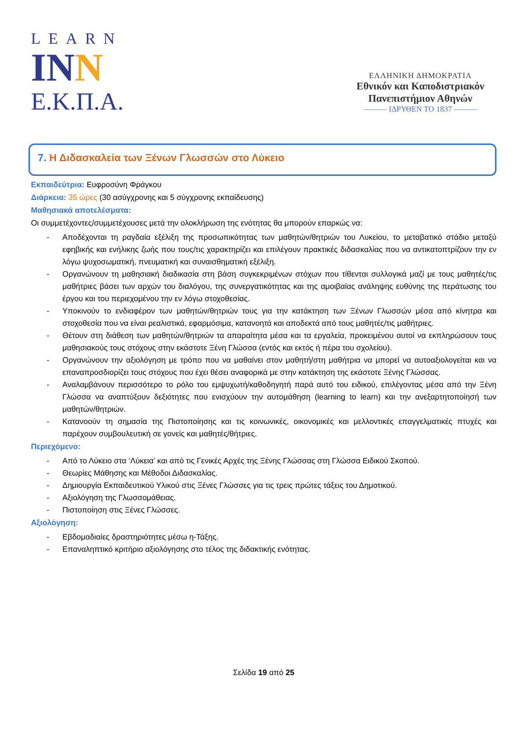LEARN
INN
Ε.Κ.Π.Α.
ΕΛΛΗΝΙΚΗ ΔΗΜΟΚΡΑΤΙΑ
Εθνικόν και Καποδιστριακόν
Πανεπιστήμιον Αθηνών
——— ΙΔΡΥΘΕΝ ΤΟ 1837 ———
7. Η Διδασκαλεία των Ξένων Γλωσσών στο Λύκειο
Εκπαιδεύτρια: Ευφροσύνη Φράγκου
Διάρκεια: 35 ώρες (30 ασύγχρονης και 5 σύγχρονης εκπαίδευσης)
Μαθησιακά αποτελέσματα:
Οι συμμετέχοντες/συμμετέχουσες μετά την ολοκλήρωση της ενότητας θα μπορούν επαρκώς να:
- Αποδέχονται τη ραγδαία εξέλιξη της προσωπικότητας των μαθητών/θητριών του Λυκείου, το μεταβατικό στάδιο μεταξύ εφηβικής και ενήλικης ζωής που τους/τις χαρακτηρίζει και επιλέγουν πρακτικές διδασκαλίας που να αντικατοπτρίζουν την εν λόγω ψυχοσωματική, πνευματική και συναισθηματική εξέλιξη.
- Οργανώνουν τη μαθησιακή διαδικασία στη βάση συγκεκριμένων στόχων που τίθενται συλλογικά μαζί με τους μαθητές/τις μαθήτριες βάσει των αρχών του διαλόγου, της συνεργατικότητας και της αμοιβαίας ανάληψης ευθύνης της περάτωσης του έργου και του περιεχομένου την εν λόγω στοχοθεσίας.
- Υποκινούν το ενδιαφέρον των μαθητών/θητριών τους για την κατάκτηση των Ξένων Γλωσσών μέσα από κίνητρα και στοχοθεσία που να είναι ρεαλιστικά, εφαρμόσιμα, κατανοητά και αποδεκτά από τους μαθητές/τις μαθήτριες.
- Θέτουν στη διάθεση των μαθητών/θητριών τα απαραίτητα μέσα και τα εργαλεία, προκειμένου αυτοί να εκπληρώσουν τους μαθησιακούς τους στόχους στην εκάστοτε Ξένη Γλώσσα (εντός και εκτός ή πέρα του σχολείου).
- Οργανώνουν την αξιολόγηση με τρόπο που να μαθαίνει στον μαθητή/στη μαθήτρια να μπορεί να αυτοαξιολογείται και να επαναπροσδιορίζει τους στόχους που έχει θέσει αναφορικά με στην κατάκτηση της εκάστοτε Ξένης Γλώσσας.
- Αναλαμβάνουν περισσότερο το ρόλο του εμψυχωτή/καθοδηγητή παρά αυτό του ειδικού, επιλέγοντας μέσα από την Ξένη Γλώσσα να αναπτύξουν δεξιότητες που ενισχύουν την αυτομάθηση (learning to learn) και την ανεξαρτητοποίησή των μαθητών/θητριών.
- Κατανοούν τη σημασία της Πιστοποίησης και τις κοινωνικές, οικονομικές και μελλοντικές επαγγελματικές πτυχές και παρέχουν συμβουλευτική σε γονείς και μαθητές/θήτριες.
Περιεχόμενο:
- Από το Λύκειο στα ‘Λύκεια’ και από τις Γενικές Αρχές της Ξένης Γλώσσας στη Γλώσσα Ειδικού Σκοπού.
- Θεωρίες Μάθησης και Μέθοδοι Διδασκαλίας.
- Δημιουργία Εκπαιδευτικού Υλικού στις Ξένες Γλώσσες για τις τρεις πρώτες τάξεις του Δημοτικού.
- Αξιολόγηση της Γλωσσομάθειας.
- Πιστοποίηση στις Ξένες Γλώσσες.
Αξιολόγηση:
- Εβδομαδιαίες δραστηριότητες μέσω η-Τάξης.
- Επαναληπτικό κριτήριο αξιολόγησης στο τέλος της διδακτικής ενότητας.
Σελίδα 19 από 25